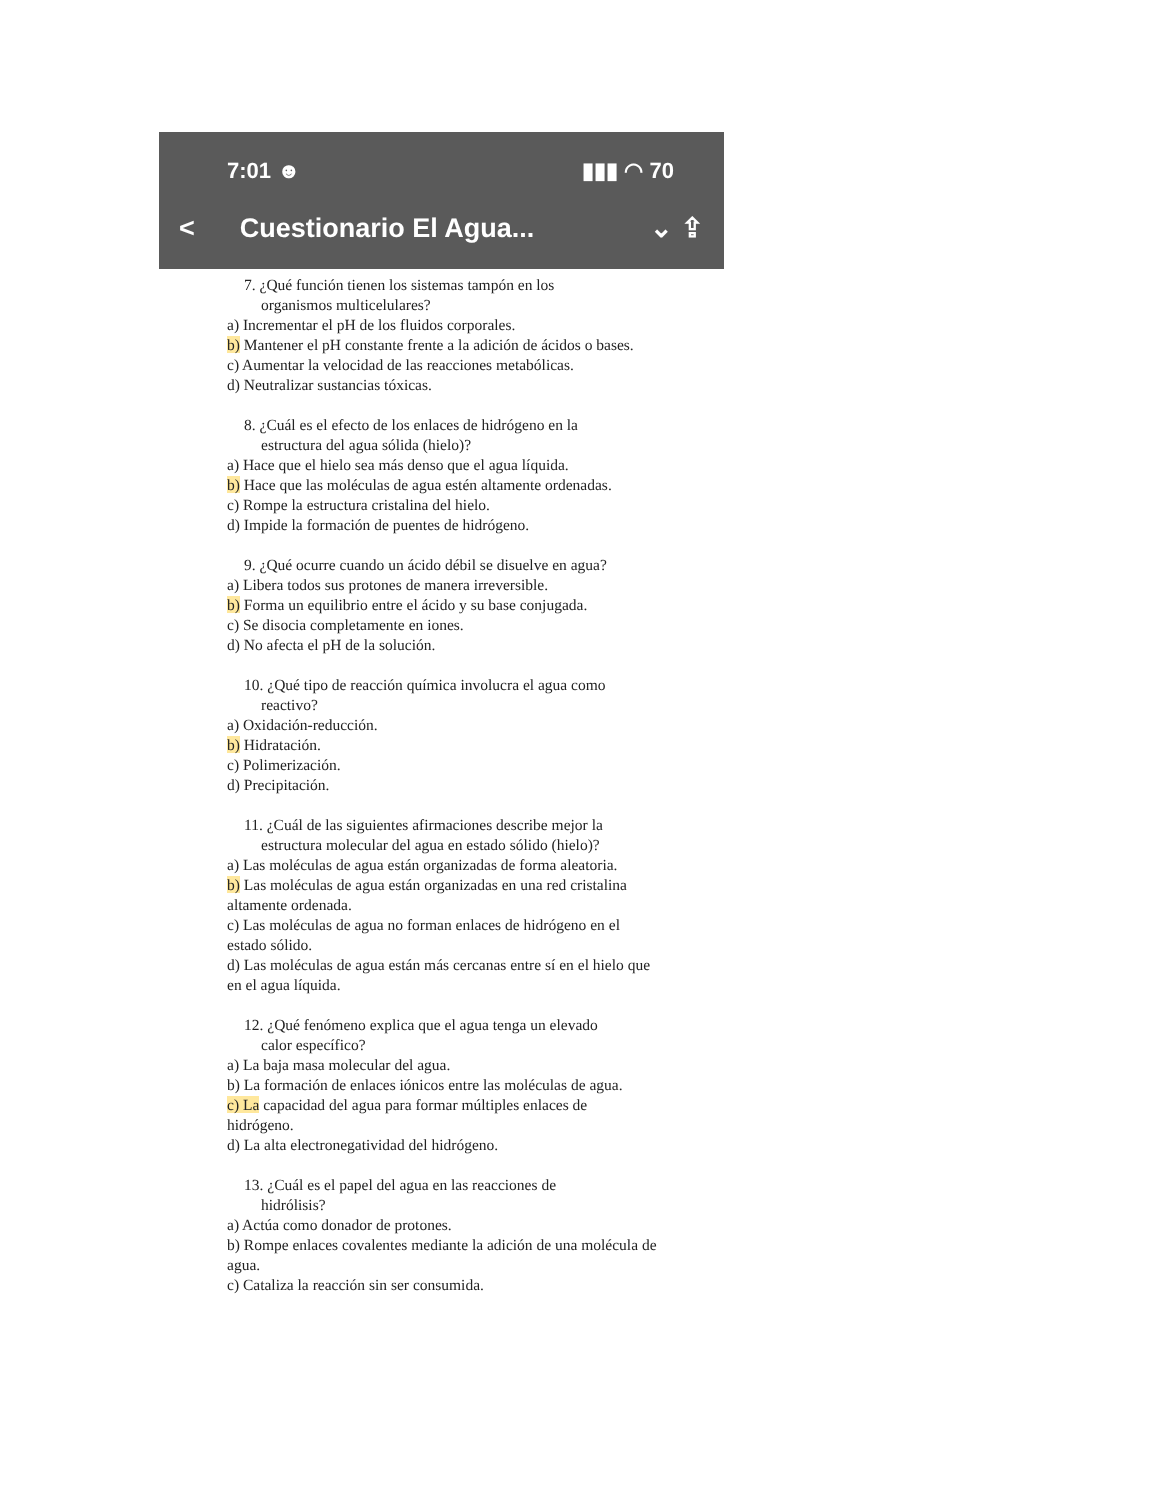7:01 ☻ ▮▮▮ ◠ 70
< Cuestionario El Agua... ⌄ ⇪
7. ¿Qué función tienen los sistemas tampón en los
organismos multicelulares?
a) Incrementar el pH de los fluidos corporales.
b) Mantener el pH constante frente a la adición de ácidos o bases.
c) Aumentar la velocidad de las reacciones metabólicas.
d) Neutralizar sustancias tóxicas.
8. ¿Cuál es el efecto de los enlaces de hidrógeno en la
estructura del agua sólida (hielo)?
a) Hace que el hielo sea más denso que el agua líquida.
b) Hace que las moléculas de agua estén altamente ordenadas.
c) Rompe la estructura cristalina del hielo.
d) Impide la formación de puentes de hidrógeno.
9. ¿Qué ocurre cuando un ácido débil se disuelve en agua?
a) Libera todos sus protones de manera irreversible.
b) Forma un equilibrio entre el ácido y su base conjugada.
c) Se disocia completamente en iones.
d) No afecta el pH de la solución.
10. ¿Qué tipo de reacción química involucra el agua como
reactivo?
a) Oxidación-reducción.
b) Hidratación.
c) Polimerización.
d) Precipitación.
11. ¿Cuál de las siguientes afirmaciones describe mejor la
estructura molecular del agua en estado sólido (hielo)?
a) Las moléculas de agua están organizadas de forma aleatoria.
b) Las moléculas de agua están organizadas en una red cristalina altamente ordenada.
c) Las moléculas de agua no forman enlaces de hidrógeno en el estado sólido.
d) Las moléculas de agua están más cercanas entre sí en el hielo que en el agua líquida.
12. ¿Qué fenómeno explica que el agua tenga un elevado
calor específico?
a) La baja masa molecular del agua.
b) La formación de enlaces iónicos entre las moléculas de agua.
c) La capacidad del agua para formar múltiples enlaces de hidrógeno.
d) La alta electronegatividad del hidrógeno.
13. ¿Cuál es el papel del agua en las reacciones de
hidrólisis?
a) Actúa como donador de protones.
b) Rompe enlaces covalentes mediante la adición de una molécula de agua.
c) Cataliza la reacción sin ser consumida.